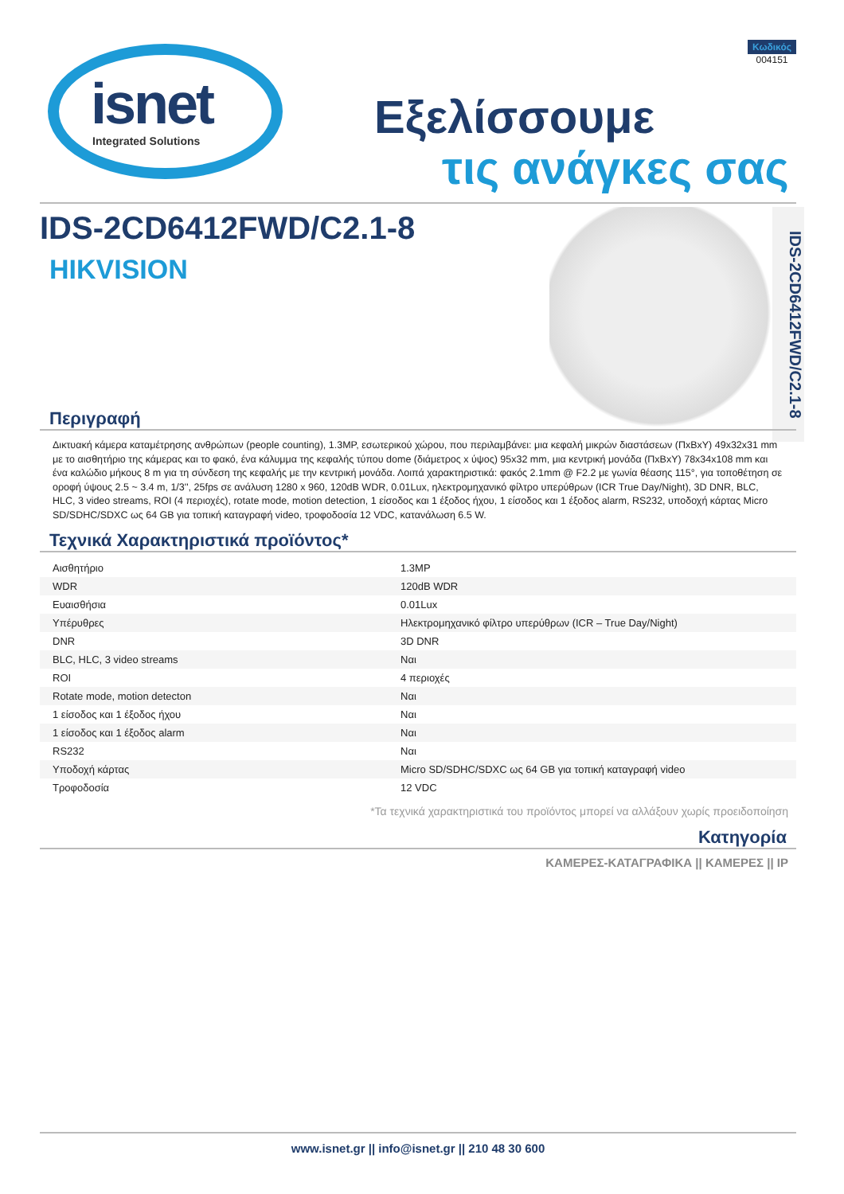Κωδικός
004151
isnet
Integrated Solutions
Εξελίσσουμε
τις ανάγκες σας
IDS-2CD6412FWD/C2.1-8
IDS-2CD6412FWD/C2.1-8
HIKVISION
Περιγραφή
Δικτυακή κάμερα καταμέτρησης ανθρώπων (people counting), 1.3MP, εσωτερικού χώρου, που περιλαμβάνει: μια κεφαλή μικρών διαστάσεων (ΠxBxY) 49x32x31 mm με το αισθητήριο της κάμερας και το φακό, ένα κάλυμμα της κεφαλής τύπου dome (διάμετρος x ύψος) 95x32 mm, μια κεντρική μονάδα (ΠxBxY) 78x34x108 mm και ένα καλώδιο μήκους 8 m για τη σύνδεση της κεφαλής με την κεντρική μονάδα. Λοιπά χαρακτηριστικά: φακός 2.1mm @ F2.2 με γωνία θέασης 115°, για τοποθέτηση σε οροφή ύψους 2.5 ~ 3.4 m, 1/3'', 25fps σε ανάλυση 1280 x 960, 120dB WDR, 0.01Lux, ηλεκτρομηχανικό φίλτρο υπερύθρων (ICR True Day/Night), 3D DNR, BLC, HLC, 3 video streams, ROI (4 περιοχές), rotate mode, motion detection, 1 είσοδος και 1 έξοδος ήχου, 1 είσοδος και 1 έξοδος alarm, RS232, υποδοχή κάρτας Micro SD/SDHC/SDXC ως 64 GB για τοπική καταγραφή video, τροφοδοσία 12 VDC, κατανάλωση 6.5 W.
Τεχνικά Χαρακτηριστικά προϊόντος*
| Αισθητήριο | 1.3MP |
| WDR | 120dB WDR |
| Ευαισθήσια | 0.01Lux |
| Υπέρυθρες | Ηλεκτρομηχανικό φίλτρο υπερύθρων (ICR – True Day/Night) |
| DNR | 3D DNR |
| BLC, HLC, 3 video streams | Ναι |
| ROI | 4 περιοχές |
| Rotate mode, motion detecton | Ναι |
| 1 είσοδος και 1 έξοδος ήχου | Ναι |
| 1 είσοδος και 1 έξοδος alarm | Ναι |
| RS232 | Ναι |
| Υποδοχή κάρτας | Micro SD/SDHC/SDXC ως 64 GB για τοπική καταγραφή video |
| Τροφοδοσία | 12 VDC |
*Τα τεχνικά χαρακτηριστικά του προϊόντος μπορεί να αλλάξουν χωρίς προειδοποίηση
Κατηγορία
ΚΑΜΕΡΕΣ-ΚΑΤΑΓΡΑΦΙΚΑ || ΚΑΜΕΡΕΣ || IP
www.isnet.gr || info@isnet.gr || 210 48 30 600